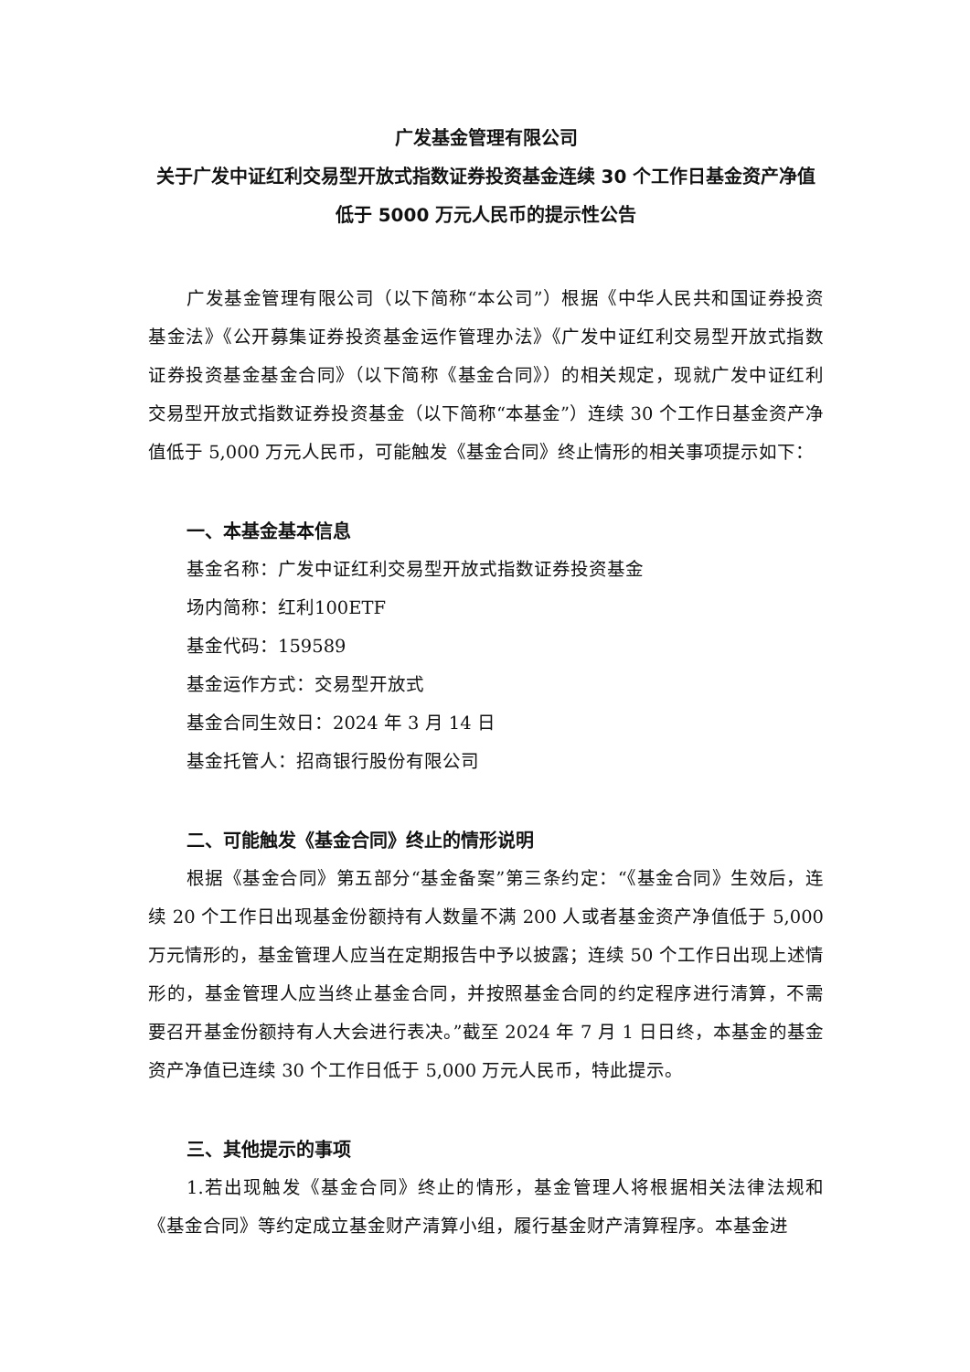广发基金管理有限公司
关于广发中证红利交易型开放式指数证券投资基金连续 30 个工作日基金资产净值低于 5000 万元人民币的提示性公告
广发基金管理有限公司（以下简称“本公司”）根据《中华人民共和国证券投资基金法》《公开募集证券投资基金运作管理办法》《广发中证红利交易型开放式指数证券投资基金基金合同》（以下简称《基金合同》）的相关规定，现就广发中证红利交易型开放式指数证券投资基金（以下简称“本基金”）连续 30 个工作日基金资产净值低于 5,000 万元人民币，可能触发《基金合同》终止情形的相关事项提示如下：
一、本基金基本信息
基金名称：广发中证红利交易型开放式指数证券投资基金
场内简称：红利100ETF
基金代码：159589
基金运作方式：交易型开放式
基金合同生效日：2024 年 3 月 14 日
基金托管人：招商银行股份有限公司
二、可能触发《基金合同》终止的情形说明
根据《基金合同》第五部分“基金备案”第三条约定：“《基金合同》生效后，连续 20 个工作日出现基金份额持有人数量不满 200 人或者基金资产净值低于 5,000 万元情形的，基金管理人应当在定期报告中予以披露；连续 50 个工作日出现上述情形的，基金管理人应当终止基金合同，并按照基金合同的约定程序进行清算，不需要召开基金份额持有人大会进行表决。”截至 2024 年 7 月 1 日日终，本基金的基金资产净值已连续 30 个工作日低于 5,000 万元人民币，特此提示。
三、其他提示的事项
1.若出现触发《基金合同》终止的情形，基金管理人将根据相关法律法规和《基金合同》等约定成立基金财产清算小组，履行基金财产清算程序。本基金进